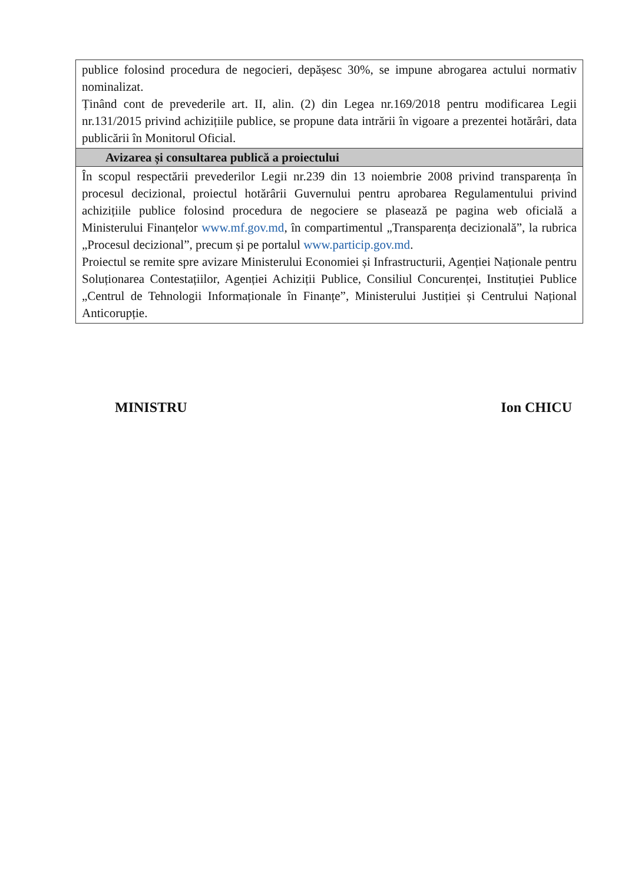| publice folosind procedura de negocieri, depășesc 30%, se impune abrogarea actului normativ nominalizat. Ținând cont de prevederile art. II, alin. (2) din Legea nr.169/2018 pentru modificarea Legii nr.131/2015 privind achizițiile publice, se propune data intrării în vigoare a prezentei hotărâri, data publicării în Monitorul Oficial. |
| Avizarea și consultarea publică a proiectului |
| În scopul respectării prevederilor Legii nr.239 din 13 noiembrie 2008 privind transparența în procesul decizional, proiectul hotărârii Guvernului pentru aprobarea Regulamentului privind achizițiile publice folosind procedura de negociere se plasează pe pagina web oficială a Ministerului Finanțelor www.mf.gov.md , în compartimentul „Transparența decizională”, la rubrica „Procesul decizional”, precum și pe portalul www.particip.gov.md . Proiectul se remite spre avizare Ministerului Economiei și Infrastructurii, Agenției Naționale pentru Soluționarea Contestațiilor, Agenției Achiziții Publice, Consiliul Concurenței, Instituției Publice „Centrul de Tehnologii Informaționale în Finanțe”, Ministerului Justiției și Centrului Național Anticorupție. |
MINISTRU Ion CHICU